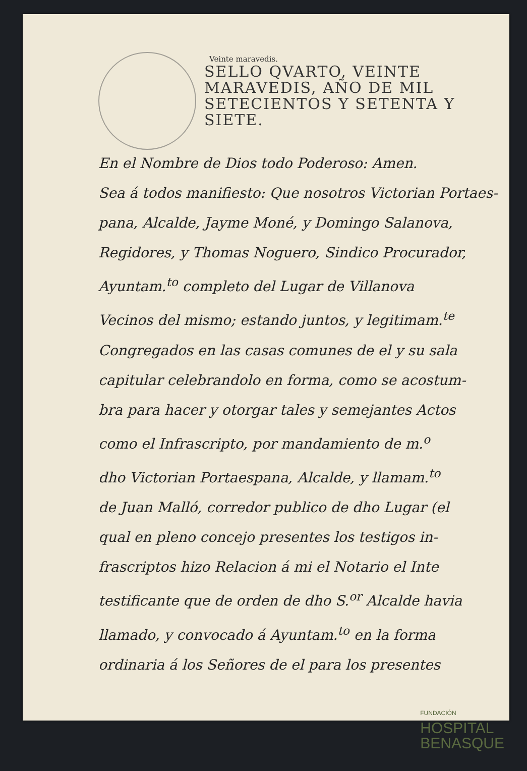Veinte maravedis.
SELLO QVARTO, VEINTE
MARAVEDIS, AÑO DE MIL
SETECIENTOS Y SETENTA Y
SIETE.
En el Nombre de Dios todo Poderoso: Amen.
Sea á todos manifiesto: Que nosotros Victorian Portaes-
pana, Alcalde, Jayme Moné, y Domingo Salanova,
Regidores, y Thomas Noguero, Sindico Procurador,
Ayuntam.<sup>to</sup> completo del Lugar de Villanova
Vecinos del mismo; estando juntos, y legitimam.<sup>te</sup>
Congregados en las casas comunes de el y su sala
capitular celebrandolo en forma, como se acostum-
bra para hacer y otorgar tales y semejantes Actos
como el Infrascripto, por mandamiento de m.<sup>o</sup>
dho Victorian Portaespana, Alcalde, y llamam.<sup>to</sup>
de Juan Malló, corredor publico de dho Lugar (el
qual en pleno concejo presentes los testigos in-
frascriptos hizo Relacion á mi el Notario el Inte
testificante que de orden de dho S.<sup>or</sup> Alcalde havia
llamado, y convocado á Ayuntam.<sup>to</sup> en la forma
ordinaria á los Señores de el para los presentes
FUNDACIÓN
HOSPITAL
BENASQUE